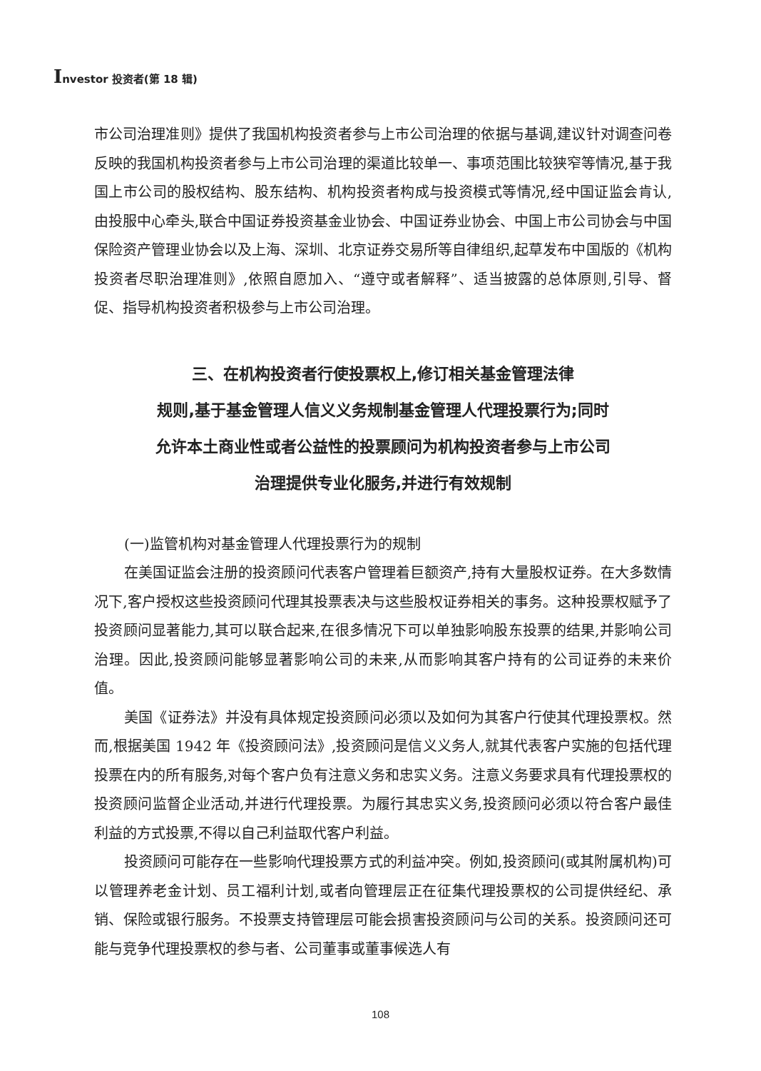Investor 投资者(第 18 辑)
市公司治理准则》提供了我国机构投资者参与上市公司治理的依据与基调,建议针对调查问卷反映的我国机构投资者参与上市公司治理的渠道比较单一、事项范围比较狭窄等情况,基于我国上市公司的股权结构、股东结构、机构投资者构成与投资模式等情况,经中国证监会肯认,由投服中心牵头,联合中国证券投资基金业协会、中国证券业协会、中国上市公司协会与中国保险资产管理业协会以及上海、深圳、北京证券交易所等自律组织,起草发布中国版的《机构投资者尽职治理准则》,依照自愿加入、“遵守或者解释”、适当披露的总体原则,引导、督促、指导机构投资者积极参与上市公司治理。
三、在机构投资者行使投票权上,修订相关基金管理法律
规则,基于基金管理人信义义务规制基金管理人代理投票行为;同时
允许本土商业性或者公益性的投票顾问为机构投资者参与上市公司
治理提供专业化服务,并进行有效规制
(一)监管机构对基金管理人代理投票行为的规制
在美国证监会注册的投资顾问代表客户管理着巨额资产,持有大量股权证券。在大多数情况下,客户授权这些投资顾问代理其投票表决与这些股权证券相关的事务。这种投票权赋予了投资顾问显著能力,其可以联合起来,在很多情况下可以单独影响股东投票的结果,并影响公司治理。因此,投资顾问能够显著影响公司的未来,从而影响其客户持有的公司证券的未来价值。
美国《证券法》并没有具体规定投资顾问必须以及如何为其客户行使其代理投票权。然而,根据美国 1942 年《投资顾问法》,投资顾问是信义义务人,就其代表客户实施的包括代理投票在内的所有服务,对每个客户负有注意义务和忠实义务。注意义务要求具有代理投票权的投资顾问监督企业活动,并进行代理投票。为履行其忠实义务,投资顾问必须以符合客户最佳利益的方式投票,不得以自己利益取代客户利益。
投资顾问可能存在一些影响代理投票方式的利益冲突。例如,投资顾问(或其附属机构)可以管理养老金计划、员工福利计划,或者向管理层正在征集代理投票权的公司提供经纪、承销、保险或银行服务。不投票支持管理层可能会损害投资顾问与公司的关系。投资顾问还可能与竞争代理投票权的参与者、公司董事或董事候选人有
108